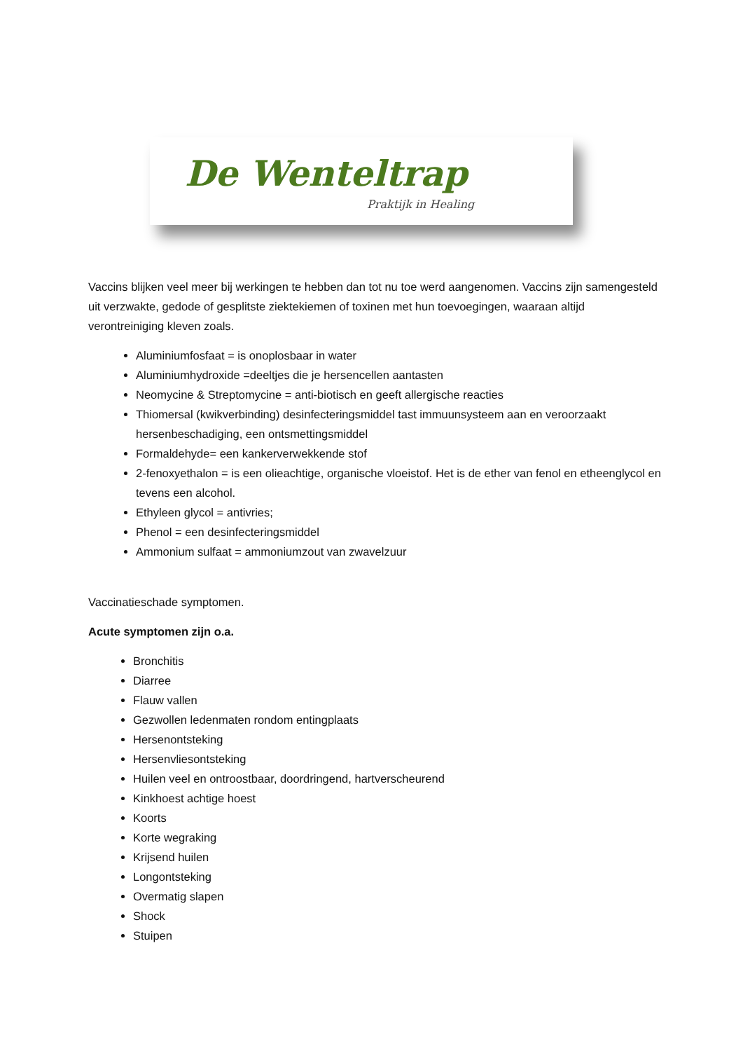De Wenteltrap
Praktijk in Healing
Vaccins blijken veel meer bij werkingen te hebben dan tot nu toe werd aangenomen. Vaccins zijn samengesteld uit verzwakte, gedode of gesplitste ziektekiemen of toxinen met hun toevoegingen, waaraan altijd verontreiniging kleven zoals.
Aluminiumfosfaat = is onoplosbaar in water
Aluminiumhydroxide =deeltjes die je hersencellen aantasten
Neomycine & Streptomycine = anti-biotisch en geeft allergische reacties
Thiomersal (kwikverbinding) desinfecteringsmiddel tast immuunsysteem aan en veroorzaakt hersenbeschadiging, een ontsmettingsmiddel
Formaldehyde= een kankerverwekkende stof
2-fenoxyethalon = is een olieachtige, organische vloeistof. Het is de ether van fenol en etheenglycol en tevens een alcohol.
Ethyleen glycol = antivries;
Phenol = een desinfecteringsmiddel
Ammonium sulfaat = ammoniumzout van zwavelzuur
Vaccinatieschade symptomen.
Acute symptomen zijn o.a.
Bronchitis
Diarree
Flauw vallen
Gezwollen ledenmaten rondom entingplaats
Hersenontsteking
Hersenvliesontsteking
Huilen veel en ontroostbaar, doordringend, hartverscheurend
Kinkhoest achtige hoest
Koorts
Korte wegraking
Krijsend huilen
Longontsteking
Overmatig slapen
Shock
Stuipen